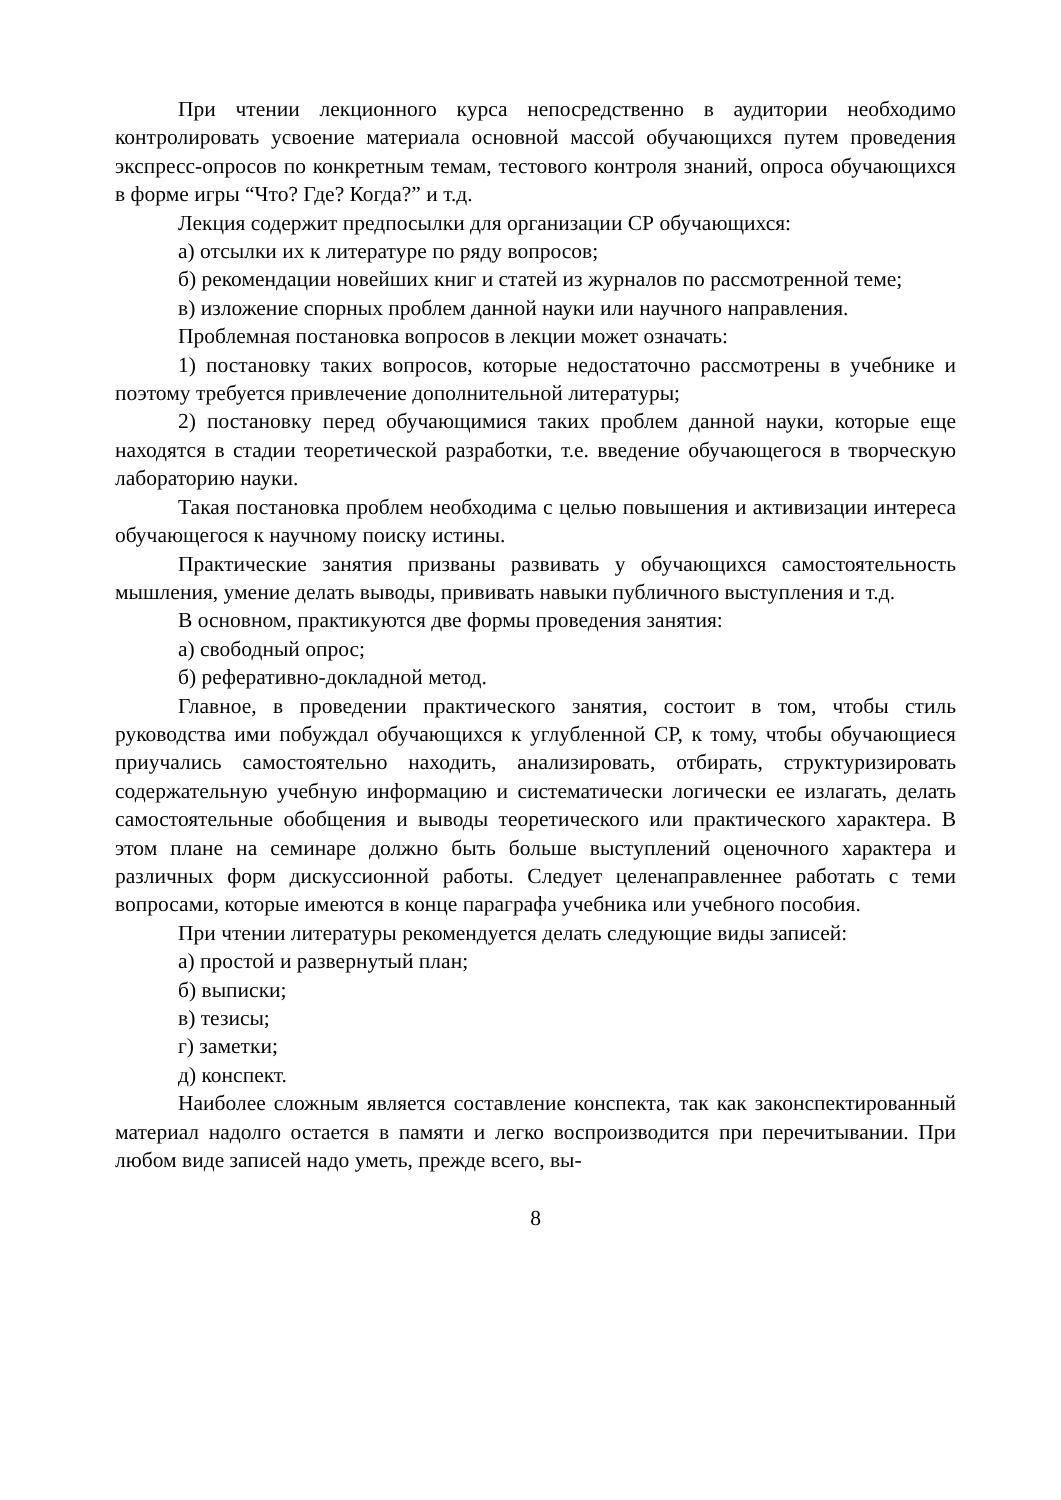При чтении лекционного курса непосредственно в аудитории необходимо контролировать усвоение материала основной массой обучающихся путем проведения экспресс-опросов по конкретным темам, тестового контроля знаний, опроса обучающихся в форме игры “Что? Где? Когда?” и т.д.
Лекция содержит предпосылки для организации СР обучающихся:
а) отсылки их к литературе по ряду вопросов;
б) рекомендации новейших книг и статей из журналов по рассмотренной теме;
в) изложение спорных проблем данной науки или научного направления.
Проблемная постановка вопросов в лекции может означать:
1) постановку таких вопросов, которые недостаточно рассмотрены в учебнике и поэтому требуется привлечение дополнительной литературы;
2) постановку перед обучающимися таких проблем данной науки, которые еще находятся в стадии теоретической разработки, т.е. введение обучающегося в творческую лабораторию науки.
Такая постановка проблем необходима с целью повышения и активизации интереса обучающегося к научному поиску истины.
Практические занятия призваны развивать у обучающихся самостоятельность мышления, умение делать выводы, прививать навыки публичного выступления и т.д.
В основном, практикуются две формы проведения занятия:
а) свободный опрос;
б) реферативно-докладной метод.
Главное, в проведении практического занятия, состоит в том, чтобы стиль руководства ими побуждал обучающихся к углубленной СР, к тому, чтобы обучающиеся приучались самостоятельно находить, анализировать, отбирать, структуризировать содержательную учебную информацию и систематически логически ее излагать, делать самостоятельные обобщения и выводы теоретического или практического характера. В этом плане на семинаре должно быть больше выступлений оценочного характера и различных форм дискуссионной работы. Следует целенаправленнее работать с теми вопросами, которые имеются в конце параграфа учебника или учебного пособия.
При чтении литературы рекомендуется делать следующие виды записей:
а) простой и развернутый план;
б) выписки;
в) тезисы;
г) заметки;
д) конспект.
Наиболее сложным является составление конспекта, так как законспектированный материал надолго остается в памяти и легко воспроизводится при перечитывании. При любом виде записей надо уметь, прежде всего, вы-
8